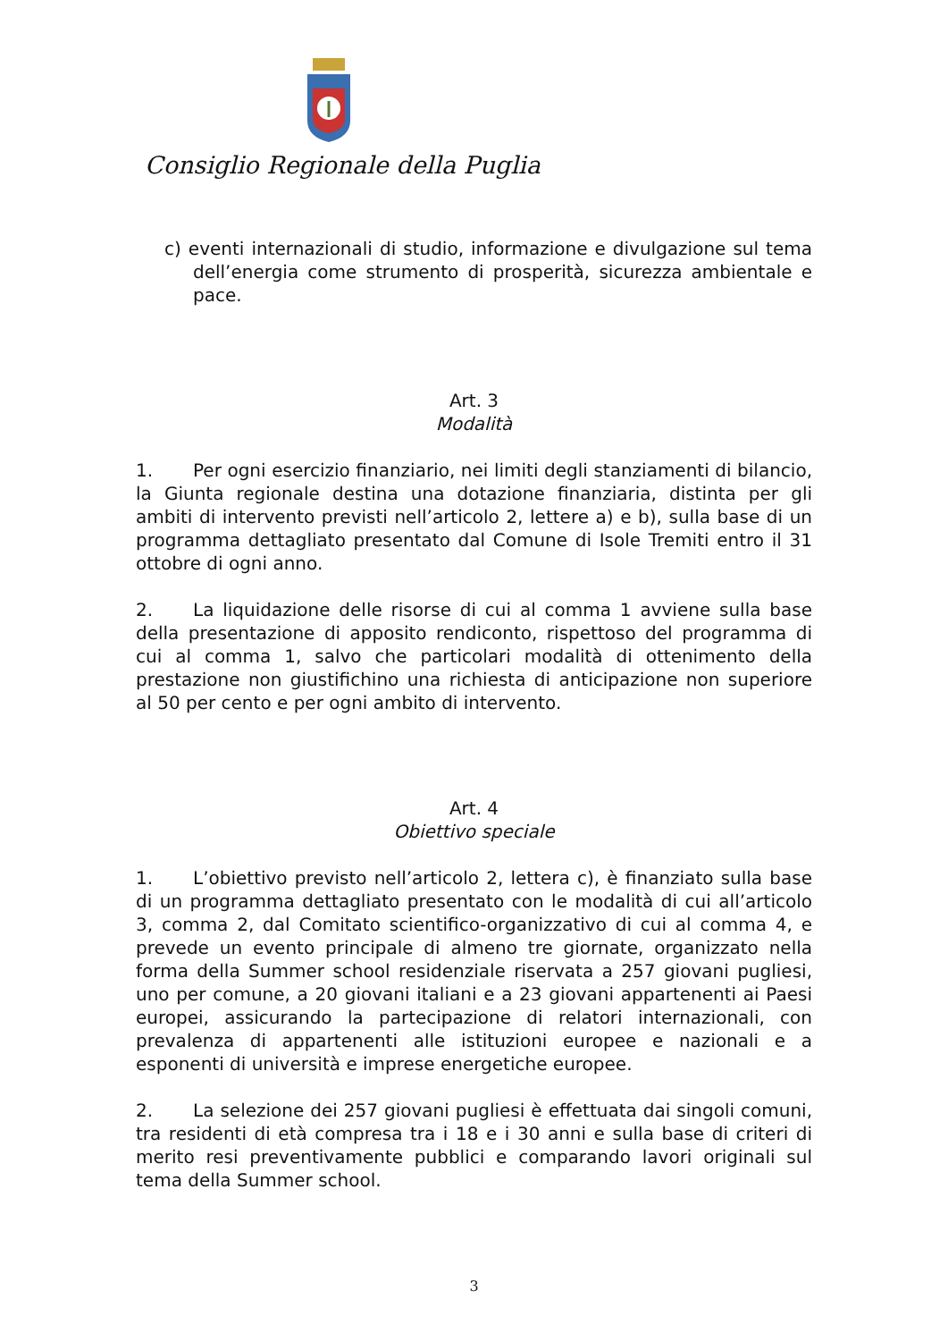Consiglio Regionale della Puglia
c) eventi internazionali di studio, informazione e divulgazione sul tema dell’energia come strumento di prosperità, sicurezza ambientale e pace.
Art. 3
Modalità
1. Per ogni esercizio finanziario, nei limiti degli stanziamenti di bilancio, la Giunta regionale destina una dotazione finanziaria, distinta per gli ambiti di intervento previsti nell’articolo 2, lettere a) e b), sulla base di un programma dettagliato presentato dal Comune di Isole Tremiti entro il 31 ottobre di ogni anno.
2. La liquidazione delle risorse di cui al comma 1 avviene sulla base della presentazione di apposito rendiconto, rispettoso del programma di cui al comma 1, salvo che particolari modalità di ottenimento della prestazione non giustifichino una richiesta di anticipazione non superiore al 50 per cento e per ogni ambito di intervento.
Art. 4
Obiettivo speciale
1. L’obiettivo previsto nell’articolo 2, lettera c), è finanziato sulla base di un programma dettagliato presentato con le modalità di cui all’articolo 3, comma 2, dal Comitato scientifico-organizzativo di cui al comma 4, e prevede un evento principale di almeno tre giornate, organizzato nella forma della Summer school residenziale riservata a 257 giovani pugliesi, uno per comune, a 20 giovani italiani e a 23 giovani appartenenti ai Paesi europei, assicurando la partecipazione di relatori internazionali, con prevalenza di appartenenti alle istituzioni europee e nazionali e a esponenti di università e imprese energetiche europee.
2. La selezione dei 257 giovani pugliesi è effettuata dai singoli comuni, tra residenti di età compresa tra i 18 e i 30 anni e sulla base di criteri di merito resi preventivamente pubblici e comparando lavori originali sul tema della Summer school.
3